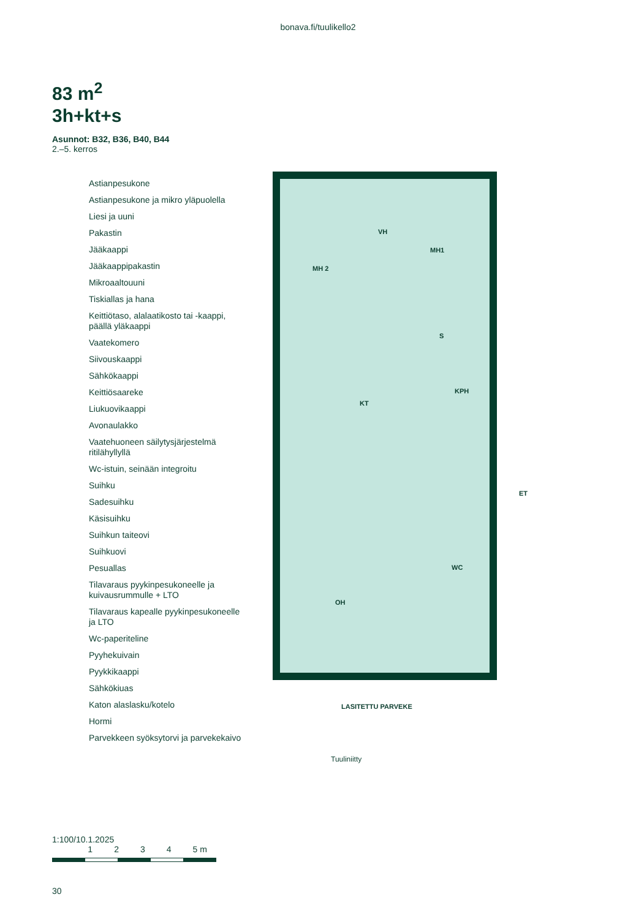bonava.fi/tuulikello2
83 m<sup>2</sup>
3h+kt+s
Asunnot: B32, B36, B40, B44
2.–5. kerros
Astianpesukone
Astianpesukone ja mikro yläpuolella
Liesi ja uuni
Pakastin
Jääkaappi
Jääkaappipakastin
Mikroaaltouuni
Tiskiallas ja hana
Keittiötaso, alalaatikosto tai -kaappi, päällä yläkaappi
Vaatekomero
Siivouskaappi
Sähkökaappi
Keittiösaareke
Liukuovikaappi
Avonaulakko
Vaatehuoneen säilytysjärjestelmä ritilähyllyllä
Wc-istuin, seinään integroitu
Suihku
Sadesuihku
Käsisuihku
Suihkun taiteovi
Suihkuovi
Pesuallas
Tilavaraus pyykinpesukoneelle ja kuivausrummulle + LTO
Tilavaraus kapealle pyykinpesukoneelle ja LTO
Wc-paperiteline
Pyyhekuivain
Pyykkikaappi
Sähkökiuas
Katon alaslasku/kotelo
Hormi
Parvekkeen syöksytorvi ja parvekekaivo
MH 2
VH
MH1
S
KPH
KT
ET
WC
OH
LASITETTU PARVEKE
Tuuliniitty
1:100/10.1.2025
1 2 3 4 5 m
30